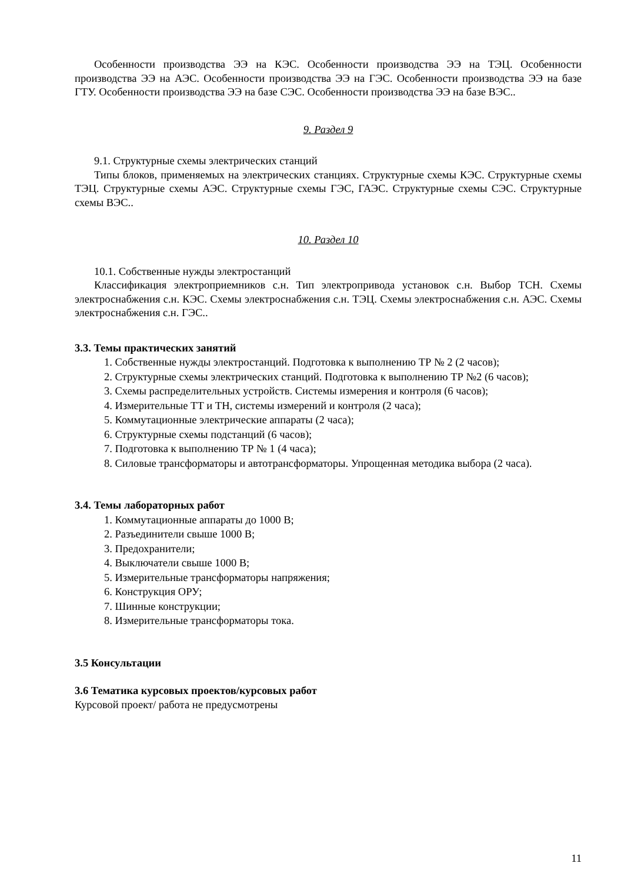Особенности производства ЭЭ на КЭС. Особенности производства ЭЭ на ТЭЦ. Особенности производства ЭЭ на АЭС. Особенности производства ЭЭ на ГЭС. Особенности производства ЭЭ на базе ГТУ. Особенности производства ЭЭ на базе СЭС. Особенности производства ЭЭ на базе ВЭС..
9. Раздел 9
9.1. Структурные схемы электрических станций
Типы блоков, применяемых на электрических станциях. Структурные схемы КЭС. Структурные схемы ТЭЦ. Структурные схемы АЭС. Структурные схемы ГЭС, ГАЭС. Структурные схемы СЭС. Структурные схемы ВЭС..
10. Раздел 10
10.1. Собственные нужды электростанций
Классификация электроприемников с.н. Тип электропривода установок с.н. Выбор ТСН. Схемы электроснабжения с.н. КЭС. Схемы электроснабжения с.н. ТЭЦ. Схемы электроснабжения с.н. АЭС. Схемы электроснабжения с.н. ГЭС..
3.3. Темы практических занятий
1. Собственные нужды электростанций. Подготовка к выполнению ТР № 2 (2 часов);
2. Структурные схемы электрических станций. Подготовка к выполнению ТР №2 (6 часов);
3. Схемы распределительных устройств. Системы измерения и контроля (6 часов);
4. Измерительные ТТ и ТН, системы измерений и контроля (2 часа);
5. Коммутационные электрические аппараты (2 часа);
6. Структурные схемы подстанций (6 часов);
7. Подготовка к выполнению ТР № 1 (4 часа);
8. Силовые трансформаторы и автотрансформаторы. Упрощенная методика выбора (2 часа).
3.4. Темы лабораторных работ
1. Коммутационные аппараты до 1000 В;
2. Разъединители свыше 1000 В;
3. Предохранители;
4. Выключатели свыше 1000 В;
5. Измерительные трансформаторы напряжения;
6. Конструкция ОРУ;
7. Шинные конструкции;
8. Измерительные трансформаторы тока.
3.5 Консультации
3.6 Тематика курсовых проектов/курсовых работ
Курсовой проект/ работа не предусмотрены
11